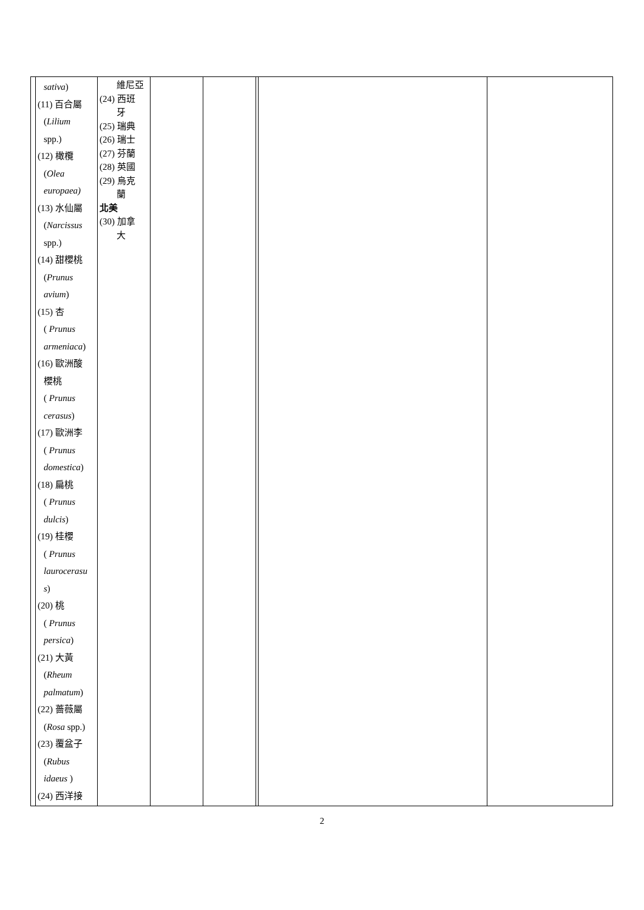| | sativa ) (11) 百合屬 ( Lilium spp.) (12) 橄欖 ( Olea europaea) (13) 水仙屬 ( Narcissus spp.) (14) 甜櫻桃 ( Prunus avium ) (15) 杏 ( Prunus armeniaca ) (16) 歐洲酸 櫻桃 ( Prunus cerasus ) (17) 歐洲李 ( Prunus domestica ) (18) 扁桃 ( Prunus dulcis ) (19) 桂櫻 ( Prunus laurocerasu s ) (20) 桃 ( Prunus persica ) (21) 大黃 ( Rheum palmatum ) (22) 薔薇屬 ( Rosa spp.) (23) 覆盆子 ( Rubus idaeus ) (24) 西洋接 | 維尼亞 (24) 西班 牙 (25) 瑞典 (26) 瑞士 (27) 芬蘭 (28) 英國 (29) 烏克 蘭 北美 (30) 加拿 大 | | | | | |
2